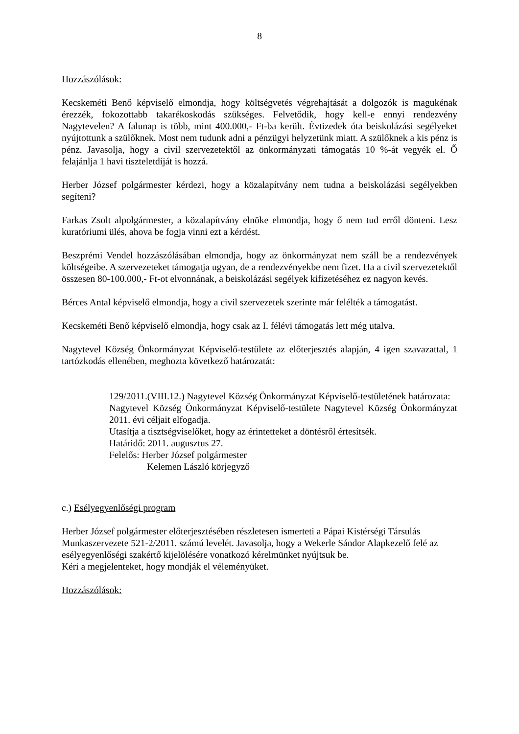8
Hozzászólások:
Kecskeméti Benő képviselő elmondja, hogy költségvetés végrehajtását a dolgozók is magukénak érezzék, fokozottabb takarékoskodás szükséges. Felvetődik, hogy kell-e ennyi rendezvény Nagytevelen? A falunap is több, mint 400.000,- Ft-ba került. Évtizedek óta beiskolázási segélyeket nyújtottunk a szülőknek. Most nem tudunk adni a pénzügyi helyzetünk miatt. A szülőknek a kis pénz is pénz. Javasolja, hogy a civil szervezetektől az önkormányzati támogatás 10 %-át vegyék el. Ő felajánlja 1 havi tiszteletdíját is hozzá.
Herber József polgármester kérdezi, hogy a közalapítvány nem tudna a beiskolázási segélyekben segíteni?
Farkas Zsolt alpolgármester, a közalapítvány elnöke elmondja, hogy ő nem tud erről dönteni. Lesz kuratóriumi ülés, ahova be fogja vinni ezt a kérdést.
Beszprémi Vendel hozzászólásában elmondja, hogy az önkormányzat nem száll be a rendezvények költségeibe. A szervezeteket támogatja ugyan, de a rendezvényekbe nem fizet. Ha a civil szervezetektől összesen 80-100.000,- Ft-ot elvonnának, a beiskolázási segélyek kifizetéséhez ez nagyon kevés.
Bérces Antal képviselő elmondja, hogy a civil szervezetek szerinte már felélték a támogatást.
Kecskeméti Benő képviselő elmondja, hogy csak az I. félévi támogatás lett még utalva.
Nagytevel Község Önkormányzat Képviselő-testülete az előterjesztés alapján, 4 igen szavazattal, 1 tartózkodás ellenében, meghozta következő határozatát:
129/2011.(VIII.12.) Nagytevel Község Önkormányzat Képviselő-testületének határozata:
Nagytevel Község Önkormányzat Képviselő-testülete Nagytevel Község Önkormányzat 2011. évi céljait elfogadja.
Utasítja a tisztségviselőket, hogy az érintetteket a döntésről értesítsék.
Határidő: 2011. augusztus 27.
Felelős: Herber József polgármester
Kelemen László körjegyző
c.) Esélyegyenlőségi program
Herber József polgármester előterjesztésében részletesen ismerteti a Pápai Kistérségi Társulás Munkaszervezete 521-2/2011. számú levelét. Javasolja, hogy a Wekerle Sándor Alapkezelő felé az esélyegyenlőségi szakértő kijelölésére vonatkozó kérelmünket nyújtsuk be.
Kéri a megjelenteket, hogy mondják el véleményüket.
Hozzászólások: